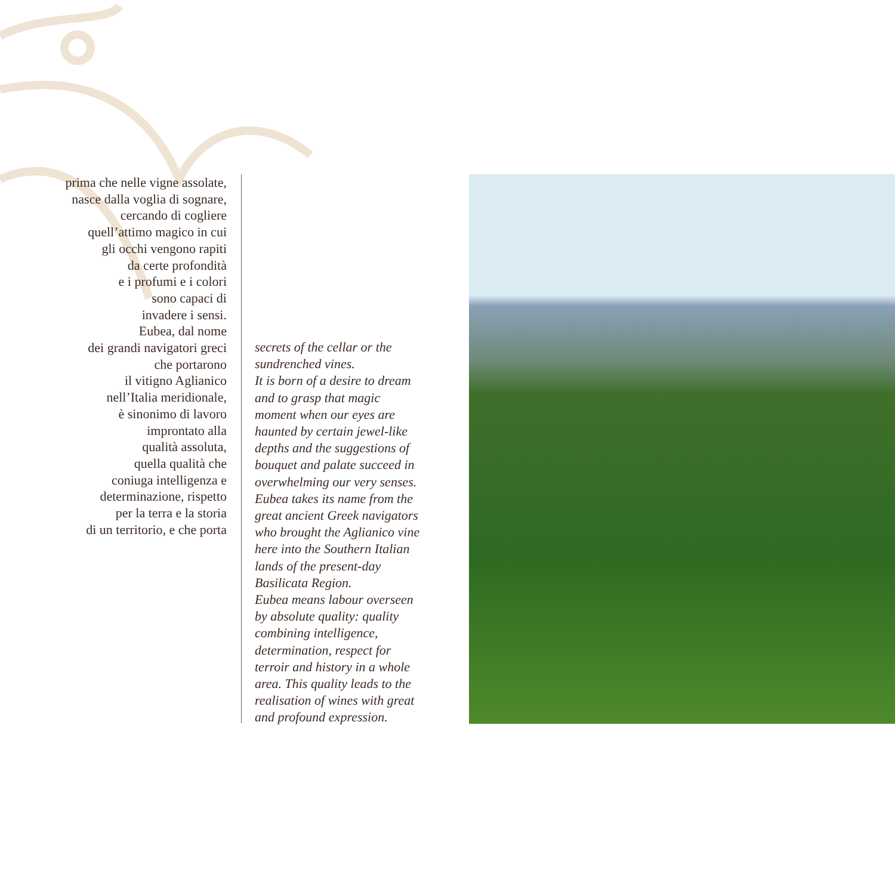prima che nelle vigne assolate,
nasce dalla voglia di sognare,
cercando di cogliere
quell’attimo magico in cui
gli occhi vengono rapiti
da certe profondità
e i profumi e i colori
sono capaci di
invadere i sensi.
Eubea, dal nome
dei grandi navigatori greci
che portarono
il vitigno Aglianico
nell’Italia meridionale,
è sinonimo di lavoro
improntato alla
qualità assoluta,
quella qualità che
coniuga intelligenza e
determinazione, rispetto
per la terra e la storia
di un territorio, e che porta
secrets of the cellar or the
sundrenched vines.
It is born of a desire to dream
and to grasp that magic
moment when our eyes are
haunted by certain jewel-like
depths and the suggestions of
bouquet and palate succeed in
overwhelming our very senses.
Eubea takes its name from the
great ancient Greek navigators
who brought the Aglianico vine
here into the Southern Italian
lands of the present-day
Basilicata Region.
Eubea means labour overseen
by absolute quality: quality
combining intelligence,
determination, respect for
terroir and history in a whole
area. This quality leads to the
realisation of wines with great
and profound expression.